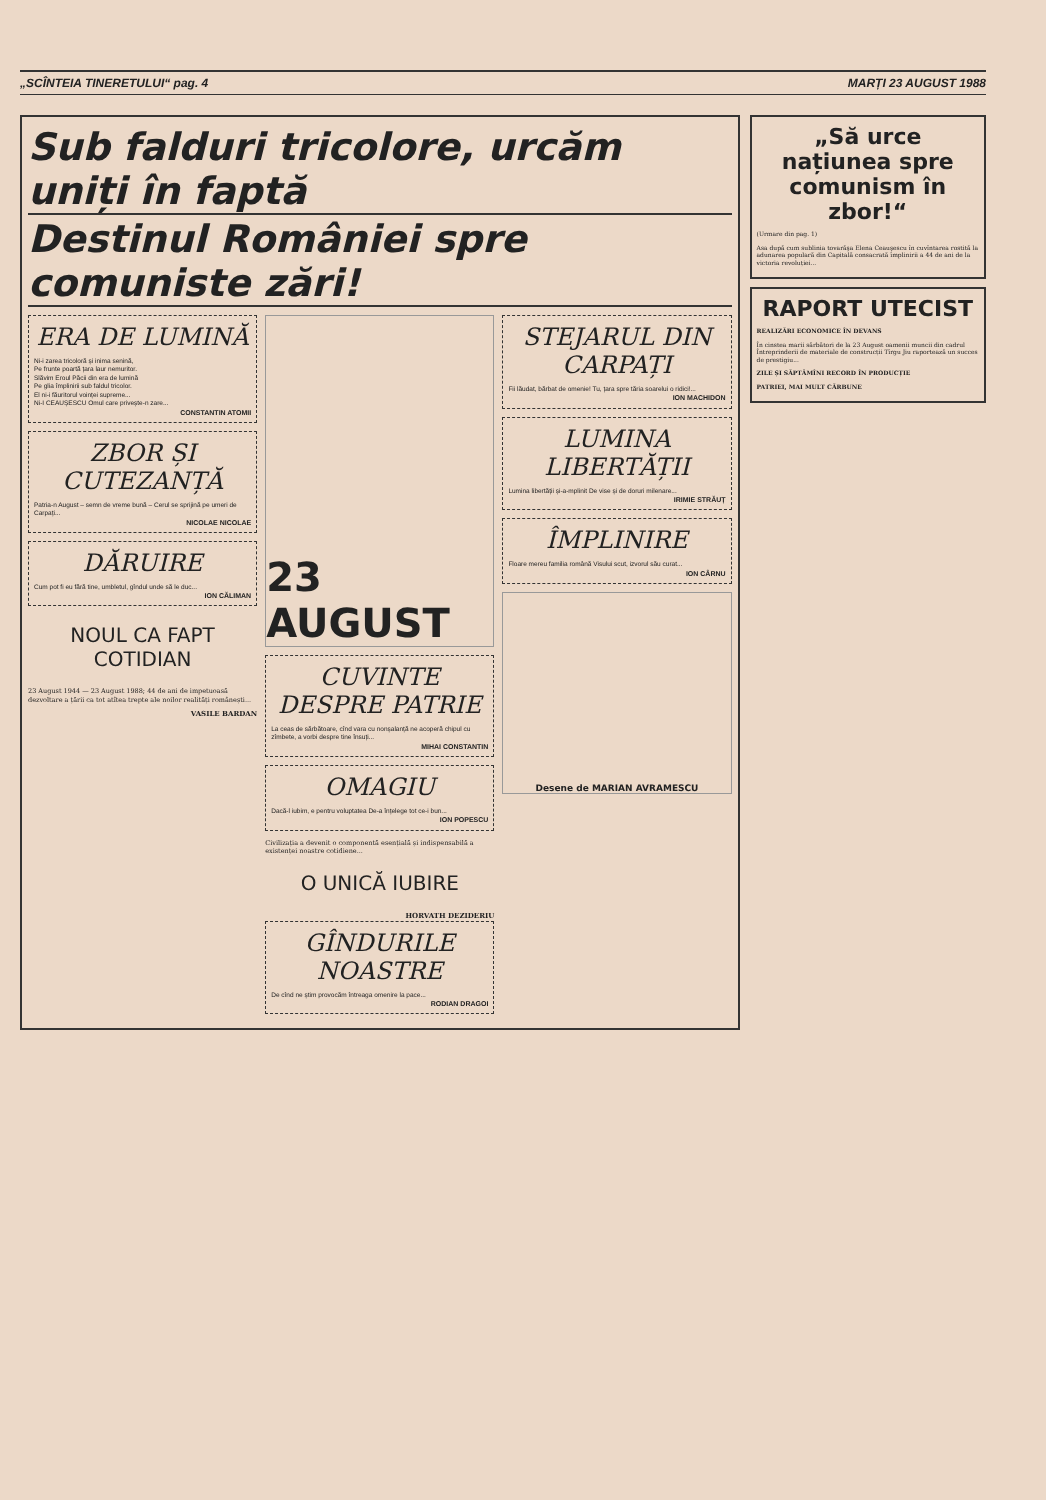„SCÎNTEIA TINERETULUI“ pag. 4 MARȚI 23 AUGUST 1988
Sub falduri tricolore, urcăm uniți în faptă
Destinul României spre comuniste zări!
ERA DE LUMINĂ
Ni-i zarea tricoloră și inima senină,
Pe frunte poartă țara laur nemuritor.
Slăvim Eroul Păcii din era de lumină
Pe glia împlinirii sub faldul tricolor.
El ni-i făuritorul voinței supreme...
Ni-I CEAUȘESCU Omul care privește-n zare...
CONSTANTIN ATOMII
ZBOR ȘI CUTEZANȚĂ
Patria-n August – semn de vreme bună – Cerul se sprijină pe umeri de Carpați...
NICOLAE NICOLAE
DĂRUIRE
Cum pot fi eu fără tine, umbletul, gîndul unde să le duc...
ION CĂLIMAN
NOUL CA FAPT COTIDIAN
23 August 1944 — 23 August 1988; 44 de ani de impetuoasă dezvoltare a țării ca tot atîtea trepte ale noilor realități românești...
VASILE BARDAN
23 AUGUST
CUVINTE DESPRE PATRIE
La ceas de sărbătoare, cînd vara cu nonșalanță ne acoperă chipul cu zîmbete, a vorbi despre tine însuți...
MIHAI CONSTANTIN
OMAGIU
Dacă-l iubim, e pentru voluptatea De-a înțelege tot ce-i bun...
ION POPESCU
Civilizația a devenit o componentă esențială și indispensabilă a existenței noastre cotidiene...
O UNICĂ IUBIRE
HORVATH DEZIDERIU
GÎNDURILE NOASTRE
De cînd ne știm provocăm întreaga omenire la pace...
RODIAN DRAGOI
STEJARUL DIN CARPAȚI
Fii lăudat, bărbat de omenie! Tu, țara spre tăria soarelui o ridici!...
ION MACHIDON
LUMINA LIBERTĂȚII
Lumina libertății și-a-mplinit De vise și de doruri milenare...
IRIMIE STRĂUȚ
ÎMPLINIRE
Floare mereu familia română Visului scut, izvorul său curat...
ION CÂRNU
Desene de MARIAN AVRAMESCU
„Să urce națiunea spre comunism în zbor!“
(Urmare din pag. 1)
Asa după cum sublinia tovarăşa Elena Ceauşescu în cuvîntarea rostită la adunarea populară din Capitală consacrată împlinirii a 44 de ani de la victoria revoluției...
RAPORT UTECIST
REALIZĂRI ECONOMICE ÎN DEVANS
În cinstea marii sărbători de la 23 August oamenii muncii din cadrul Întreprinderii de materiale de construcții Tîrgu Jiu raportează un succes de prestigiu...
ZILE ȘI SĂPTĂMÎNI RECORD ÎN PRODUCȚIE
PATRIEI, MAI MULT CĂRBUNE